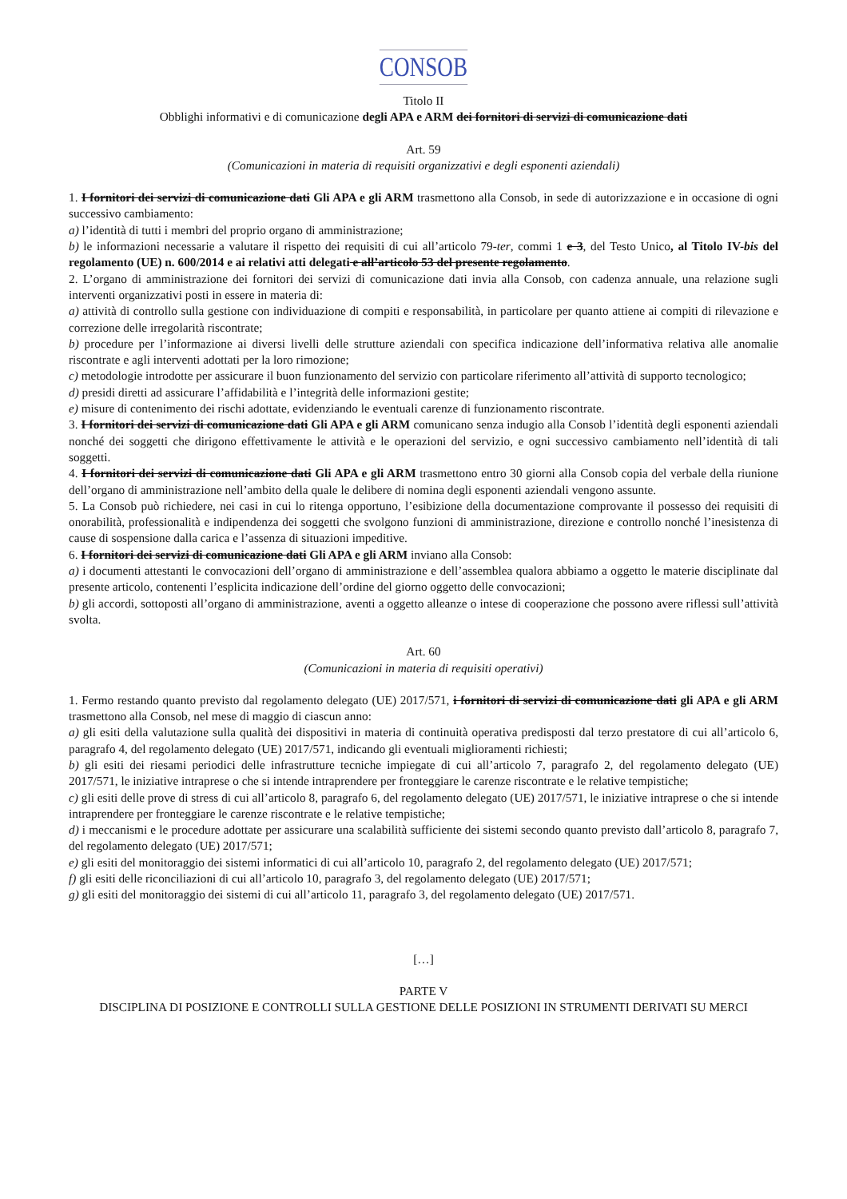CONSOB
Titolo II
Obblighi informativi e di comunicazione degli APA e ARM dei fornitori di servizi di comunicazione dati
Art. 59
(Comunicazioni in materia di requisiti organizzativi e degli esponenti aziendali)
1. I fornitori dei servizi di comunicazione dati Gli APA e gli ARM trasmettono alla Consob, in sede di autorizzazione e in occasione di ogni successivo cambiamento:
a) l’identità di tutti i membri del proprio organo di amministrazione;
b) le informazioni necessarie a valutare il rispetto dei requisiti di cui all’articolo 79-ter, commi 1 e 3, del Testo Unico, al Titolo IV-bis del regolamento (UE) n. 600/2014 e ai relativi atti delegati e all’articolo 53 del presente regolamento.
2. L’organo di amministrazione dei fornitori dei servizi di comunicazione dati invia alla Consob, con cadenza annuale, una relazione sugli interventi organizzativi posti in essere in materia di:
a) attività di controllo sulla gestione con individuazione di compiti e responsabilità, in particolare per quanto attiene ai compiti di rilevazione e correzione delle irregolarità riscontrate;
b) procedure per l’informazione ai diversi livelli delle strutture aziendali con specifica indicazione dell’informativa relativa alle anomalie riscontrate e agli interventi adottati per la loro rimozione;
c) metodologie introdotte per assicurare il buon funzionamento del servizio con particolare riferimento all’attività di supporto tecnologico;
d) presidi diretti ad assicurare l’affidabilità e l’integrità delle informazioni gestite;
e) misure di contenimento dei rischi adottate, evidenziando le eventuali carenze di funzionamento riscontrate.
3. I fornitori dei servizi di comunicazione dati Gli APA e gli ARM comunicano senza indugio alla Consob l’identità degli esponenti aziendali nonché dei soggetti che dirigono effettivamente le attività e le operazioni del servizio, e ogni successivo cambiamento nell’identità di tali soggetti.
4. I fornitori dei servizi di comunicazione dati Gli APA e gli ARM trasmettono entro 30 giorni alla Consob copia del verbale della riunione dell’organo di amministrazione nell’ambito della quale le delibere di nomina degli esponenti aziendali vengono assunte.
5. La Consob può richiedere, nei casi in cui lo ritenga opportuno, l’esibizione della documentazione comprovante il possesso dei requisiti di onorabilità, professionalità e indipendenza dei soggetti che svolgono funzioni di amministrazione, direzione e controllo nonché l’inesistenza di cause di sospensione dalla carica e l’assenza di situazioni impeditive.
6. I fornitori dei servizi di comunicazione dati Gli APA e gli ARM inviano alla Consob:
a) i documenti attestanti le convocazioni dell’organo di amministrazione e dell’assemblea qualora abbiamo a oggetto le materie disciplinate dal presente articolo, contenenti l’esplicita indicazione dell’ordine del giorno oggetto delle convocazioni;
b) gli accordi, sottoposti all’organo di amministrazione, aventi a oggetto alleanze o intese di cooperazione che possono avere riflessi sull’attività svolta.
Art. 60
(Comunicazioni in materia di requisiti operativi)
1. Fermo restando quanto previsto dal regolamento delegato (UE) 2017/571, i fornitori di servizi di comunicazione dati gli APA e gli ARM trasmettono alla Consob, nel mese di maggio di ciascun anno:
a) gli esiti della valutazione sulla qualità dei dispositivi in materia di continuità operativa predisposti dal terzo prestatore di cui all’articolo 6, paragrafo 4, del regolamento delegato (UE) 2017/571, indicando gli eventuali miglioramenti richiesti;
b) gli esiti dei riesami periodici delle infrastrutture tecniche impiegate di cui all’articolo 7, paragrafo 2, del regolamento delegato (UE) 2017/571, le iniziative intraprese o che si intende intraprendere per fronteggiare le carenze riscontrate e le relative tempistiche;
c) gli esiti delle prove di stress di cui all’articolo 8, paragrafo 6, del regolamento delegato (UE) 2017/571, le iniziative intraprese o che si intende intraprendere per fronteggiare le carenze riscontrate e le relative tempistiche;
d) i meccanismi e le procedure adottate per assicurare una scalabilità sufficiente dei sistemi secondo quanto previsto dall’articolo 8, paragrafo 7, del regolamento delegato (UE) 2017/571;
e) gli esiti del monitoraggio dei sistemi informatici di cui all’articolo 10, paragrafo 2, del regolamento delegato (UE) 2017/571;
f) gli esiti delle riconciliazioni di cui all’articolo 10, paragrafo 3, del regolamento delegato (UE) 2017/571;
g) gli esiti del monitoraggio dei sistemi di cui all’articolo 11, paragrafo 3, del regolamento delegato (UE) 2017/571.
[…]
PARTE V
DISCIPLINA DI POSIZIONE E CONTROLLI SULLA GESTIONE DELLE POSIZIONI IN STRUMENTI DERIVATI SU MERCI